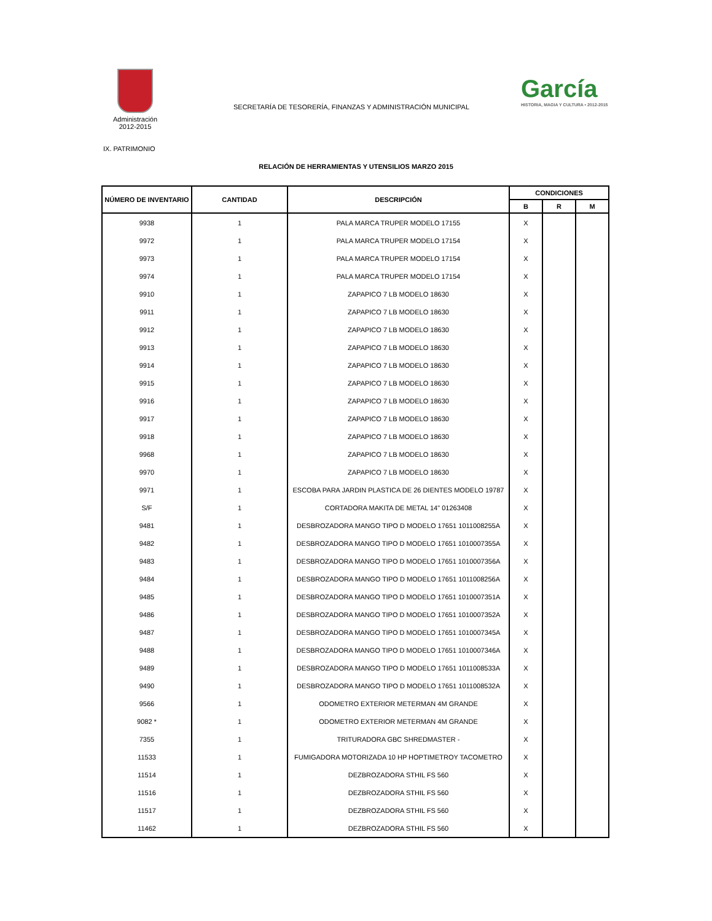Administración
2012-2015
SECRETARÍA DE TESORERÍA, FINANZAS Y ADMINISTRACIÓN MUNICIPAL
García
HISTORIA, MAGIA Y CULTURA • 2012-2015
IX. PATRIMONIO
RELACIÓN DE HERRAMIENTAS Y UTENSILIOS MARZO 2015
| NÚMERO DE INVENTARIO | CANTIDAD | DESCRIPCIÓN | CONDICIONES | | |
| --- | --- | --- | --- | --- | --- |
| | | | B | R | M |
| 9938 | 1 | PALA MARCA TRUPER MODELO 17155 | X | | |
| 9972 | 1 | PALA MARCA TRUPER MODELO 17154 | X | | |
| 9973 | 1 | PALA MARCA TRUPER MODELO 17154 | X | | |
| 9974 | 1 | PALA MARCA TRUPER MODELO 17154 | X | | |
| 9910 | 1 | ZAPAPICO 7 LB MODELO 18630 | X | | |
| 9911 | 1 | ZAPAPICO 7 LB MODELO 18630 | X | | |
| 9912 | 1 | ZAPAPICO 7 LB MODELO 18630 | X | | |
| 9913 | 1 | ZAPAPICO 7 LB MODELO 18630 | X | | |
| 9914 | 1 | ZAPAPICO 7 LB MODELO 18630 | X | | |
| 9915 | 1 | ZAPAPICO 7 LB MODELO 18630 | X | | |
| 9916 | 1 | ZAPAPICO 7 LB MODELO 18630 | X | | |
| 9917 | 1 | ZAPAPICO 7 LB MODELO 18630 | X | | |
| 9918 | 1 | ZAPAPICO 7 LB MODELO 18630 | X | | |
| 9968 | 1 | ZAPAPICO 7 LB MODELO 18630 | X | | |
| 9970 | 1 | ZAPAPICO 7 LB MODELO 18630 | X | | |
| 9971 | 1 | ESCOBA PARA JARDIN PLASTICA DE 26 DIENTES MODELO 19787 | X | | |
| S/F | 1 | CORTADORA MAKITA DE METAL 14" 01263408 | X | | |
| 9481 | 1 | DESBROZADORA MANGO TIPO D MODELO 17651 1011008255A | X | | |
| 9482 | 1 | DESBROZADORA MANGO TIPO D MODELO 17651 1010007355A | X | | |
| 9483 | 1 | DESBROZADORA MANGO TIPO D MODELO 17651 1010007356A | X | | |
| 9484 | 1 | DESBROZADORA MANGO TIPO D MODELO 17651 1011008256A | X | | |
| 9485 | 1 | DESBROZADORA MANGO TIPO D MODELO 17651 1010007351A | X | | |
| 9486 | 1 | DESBROZADORA MANGO TIPO D MODELO 17651 1010007352A | X | | |
| 9487 | 1 | DESBROZADORA MANGO TIPO D MODELO 17651 1010007345A | X | | |
| 9488 | 1 | DESBROZADORA MANGO TIPO D MODELO 17651 1010007346A | X | | |
| 9489 | 1 | DESBROZADORA MANGO TIPO D MODELO 17651 1011008533A | X | | |
| 9490 | 1 | DESBROZADORA MANGO TIPO D MODELO 17651 1011008532A | X | | |
| 9566 | 1 | ODOMETRO EXTERIOR METERMAN 4M GRANDE | X | | |
| 9082 * | 1 | ODOMETRO EXTERIOR METERMAN 4M GRANDE | X | | |
| 7355 | 1 | TRITURADORA GBC SHREDMASTER - | X | | |
| 11533 | 1 | FUMIGADORA MOTORIZADA 10 HP HOPTIMETROY TACOMETRO | X | | |
| 11514 | 1 | DEZBROZADORA STHIL FS 560 | X | | |
| 11516 | 1 | DEZBROZADORA STHIL FS 560 | X | | |
| 11517 | 1 | DEZBROZADORA STHIL FS 560 | X | | |
| 11462 | 1 | DEZBROZADORA STHIL FS 560 | X | | |